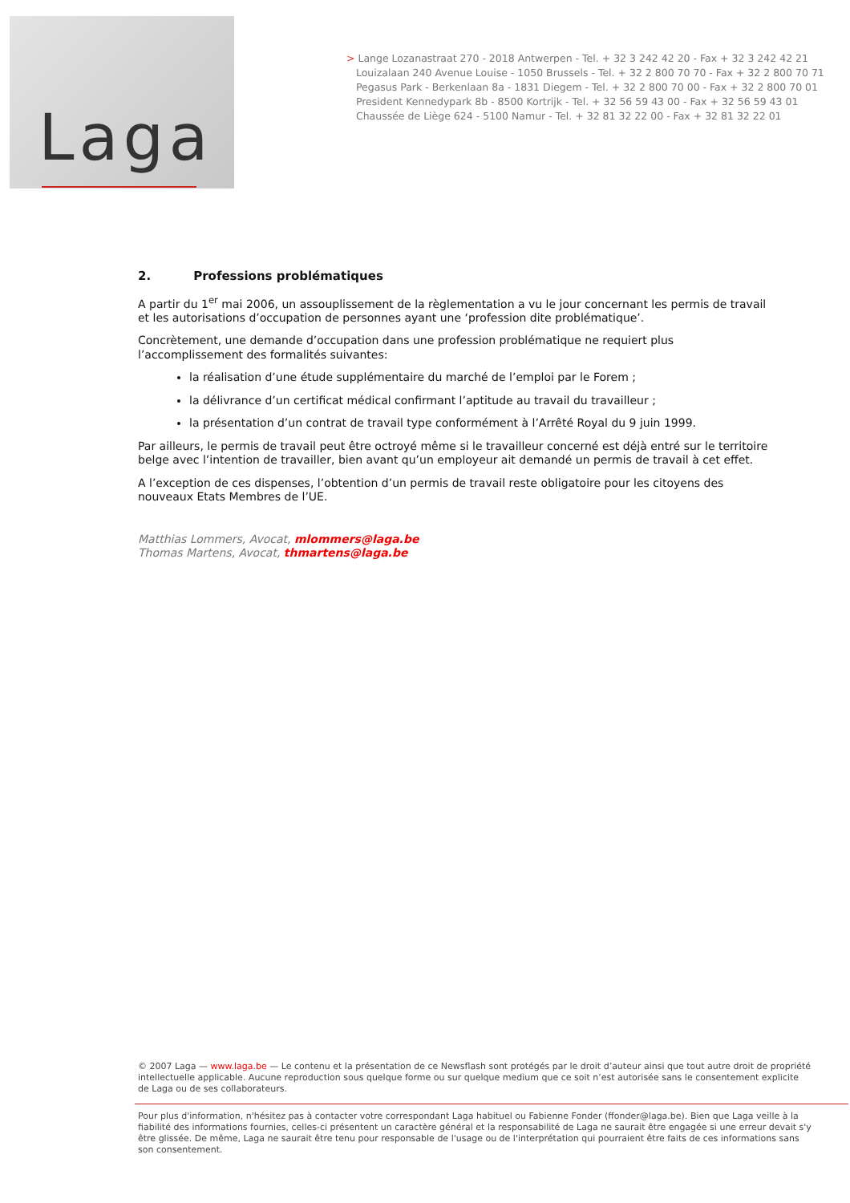Laga
> Lange Lozanastraat 270 - 2018 Antwerpen - Tel. + 32 3 242 42 20 - Fax + 32 3 242 42 21
Louizalaan 240 Avenue Louise - 1050 Brussels - Tel. + 32 2 800 70 70 - Fax + 32 2 800 70 71
Pegasus Park - Berkenlaan 8a - 1831 Diegem - Tel. + 32 2 800 70 00 - Fax + 32 2 800 70 01
President Kennedypark 8b - 8500 Kortrijk - Tel. + 32 56 59 43 00 - Fax + 32 56 59 43 01
Chaussée de Liège 624 - 5100 Namur - Tel. + 32 81 32 22 00 - Fax + 32 81 32 22 01
2. Professions problématiques
A partir du 1<sup>er</sup> mai 2006, un assouplissement de la règlementation a vu le jour concernant les permis de travail et les autorisations d’occupation de personnes ayant une ‘profession dite problématique’.
Concrètement, une demande d’occupation dans une profession problématique ne requiert plus l’accomplissement des formalités suivantes:
la réalisation d’une étude supplémentaire du marché de l’emploi par le Forem ;
la délivrance d’un certificat médical confirmant l’aptitude au travail du travailleur ;
la présentation d’un contrat de travail type conformément à l’Arrêté Royal du 9 juin 1999.
Par ailleurs, le permis de travail peut être octroyé même si le travailleur concerné est déjà entré sur le territoire belge avec l’intention de travailler, bien avant qu’un employeur ait demandé un permis de travail à cet effet.
A l’exception de ces dispenses, l’obtention d’un permis de travail reste obligatoire pour les citoyens des nouveaux Etats Membres de l’UE.
Matthias Lommers, Avocat, mlommers@laga.be
Thomas Martens, Avocat, thmartens@laga.be
© 2007 Laga — www.laga.be — Le contenu et la présentation de ce Newsflash sont protégés par le droit d’auteur ainsi que tout autre droit de propriété intellectuelle applicable. Aucune reproduction sous quelque forme ou sur quelque medium que ce soit n’est autorisée sans le consentement explicite de Laga ou de ses collaborateurs.
Pour plus d'information, n'hésitez pas à contacter votre correspondant Laga habituel ou Fabienne Fonder (ffonder@laga.be). Bien que Laga veille à la fiabilité des informations fournies, celles-ci présentent un caractère général et la responsabilité de Laga ne saurait être engagée si une erreur devait s'y être glissée. De même, Laga ne saurait être tenu pour responsable de l'usage ou de l'interprétation qui pourraient être faits de ces informations sans son consentement.